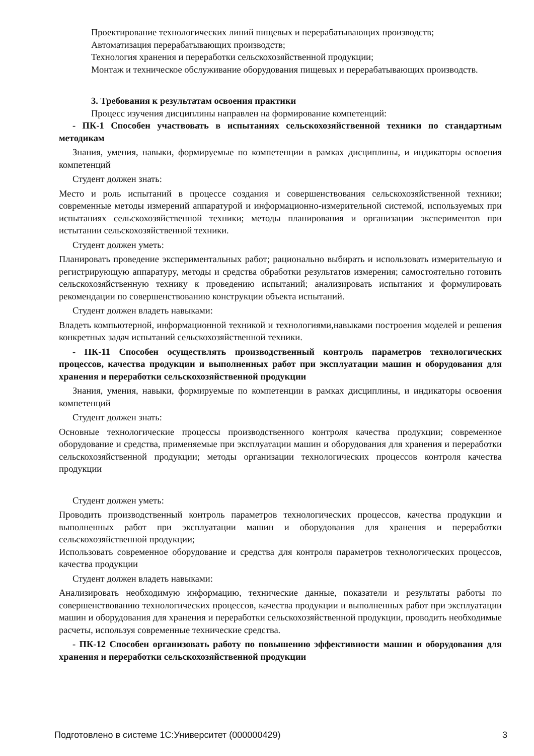Проектирование технологических линий пищевых и перерабатывающих производств;
Автоматизация перерабатывающих производств;
Технология хранения и переработки сельскохозяйственной продукции;
Монтаж и техническое обслуживание оборудования пищевых и перерабатывающих производств.
3. Требования к результатам освоения практики
Процесс изучения дисциплины направлен на формирование компетенций:
- ПК-1 Способен участвовать в испытаниях сельскохозяйственной техники по стандартным методикам
Знания, умения, навыки, формируемые по компетенции в рамках дисциплины, и индикаторы освоения компетенций
Студент должен знать:
Место и роль испытаний в процессе создания и совершенствования сельскохозяйственной техники; современные методы измерений аппаратурой и информационно-измерительной системой, используемых при испытаниях сельскохозяйственной техники; методы планирования и организации экспериментов при истытании сельскохозяйственной техники.
Студент должен уметь:
Планировать проведение экспериментальных работ; рационально выбирать и использовать измерительную и регистрирующую аппаратуру, методы и средства обработки результатов измерения; самостоятельно готовить сельскохозяйственную технику к проведению испытаний; анализировать испытания и формулировать рекомендации по совершенствованию конструкции объекта испытаний.
Студент должен владеть навыками:
Владеть компьютерной, информационной техникой и технологиями,навыками построения моделей и решения конкретных задач испытаний сельскохозяйственной техники.
- ПК-11 Способен осуществлять производственный контроль параметров технологических процессов, качества продукции и выполненных работ при эксплуатации машин и оборудования для хранения и переработки сельскохозяйственной продукции
Знания, умения, навыки, формируемые по компетенции в рамках дисциплины, и индикаторы освоения компетенций
Студент должен знать:
Основные технологические процессы производственного контроля качества продукции; современное оборудование и средства, применяемые при эксплуатации машин и оборудования для хранения и переработки сельскохозяйственной продукции; методы организации технологических процессов контроля качества продукции
Студент должен уметь:
Проводить производственный контроль параметров технологических процессов, качества продукции и выполненных работ при эксплуатации машин и оборудования для хранения и переработки сельскохозяйственной продукции;
Использовать современное оборудование и средства для контроля параметров технологических процессов, качества продукции
Студент должен владеть навыками:
Анализировать необходимую информацию, технические данные, показатели и результаты работы по совершенствованию технологических процессов, качества продукции и выполненных работ при эксплуатации машин и оборудования для хранения и переработки сельскохозяйственной продукции, проводить необходимые расчеты, используя современные технические средства.
- ПК-12 Способен организовать работу по повышению эффективности машин и оборудования для хранения и переработки сельскохозяйственной продукции
Подготовлено в системе 1С:Университет (000000429) 3